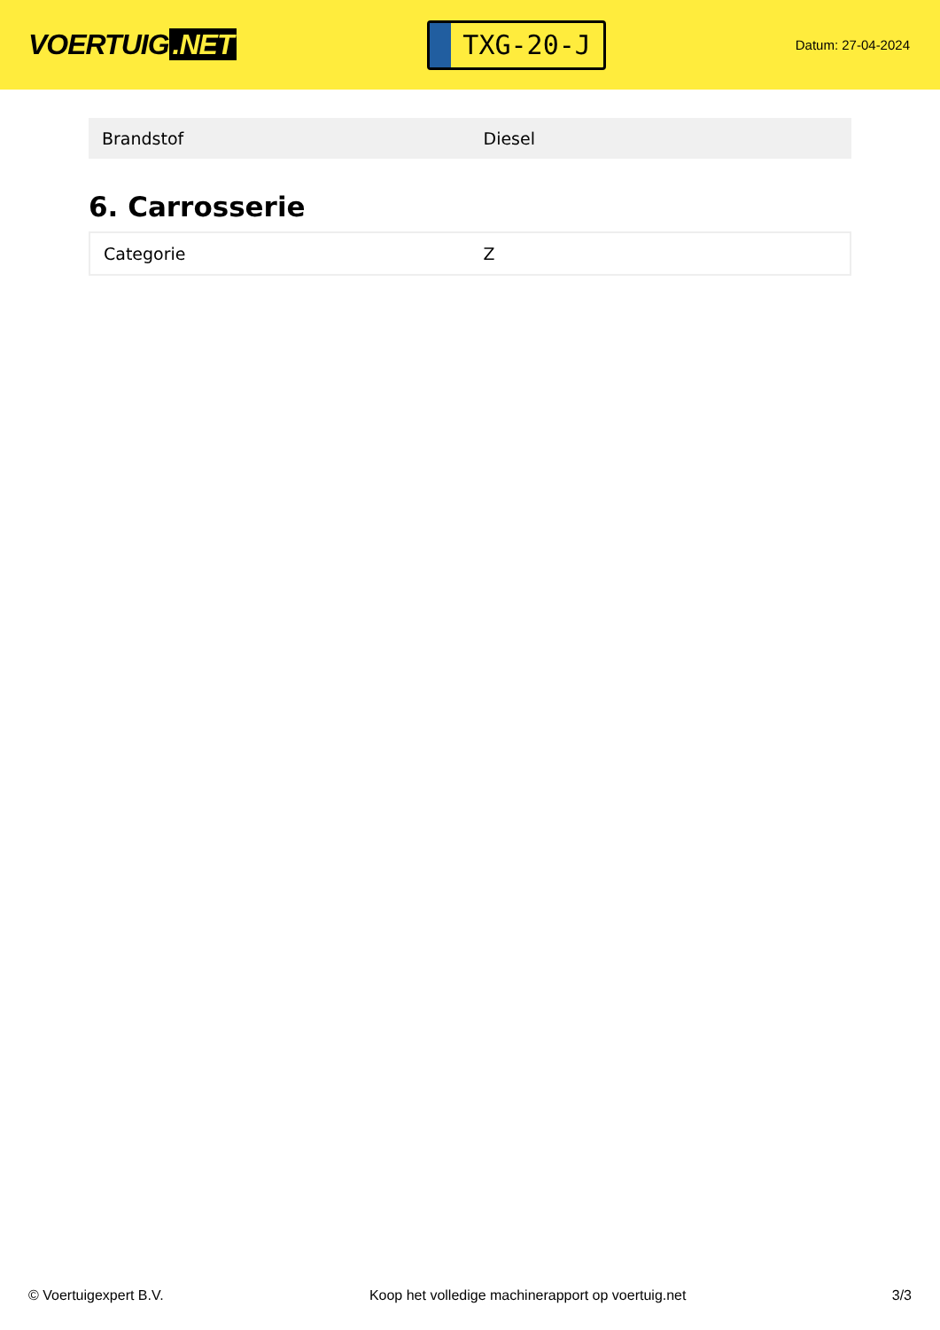VOERTUIG.NET
TXG-20-J
Datum: 27-04-2024
| Brandstof | Diesel |
6. Carrosserie
| Categorie | Z |
© Voertuigexpert B.V. Koop het volledige machinerapport op voertuig.net 3/3